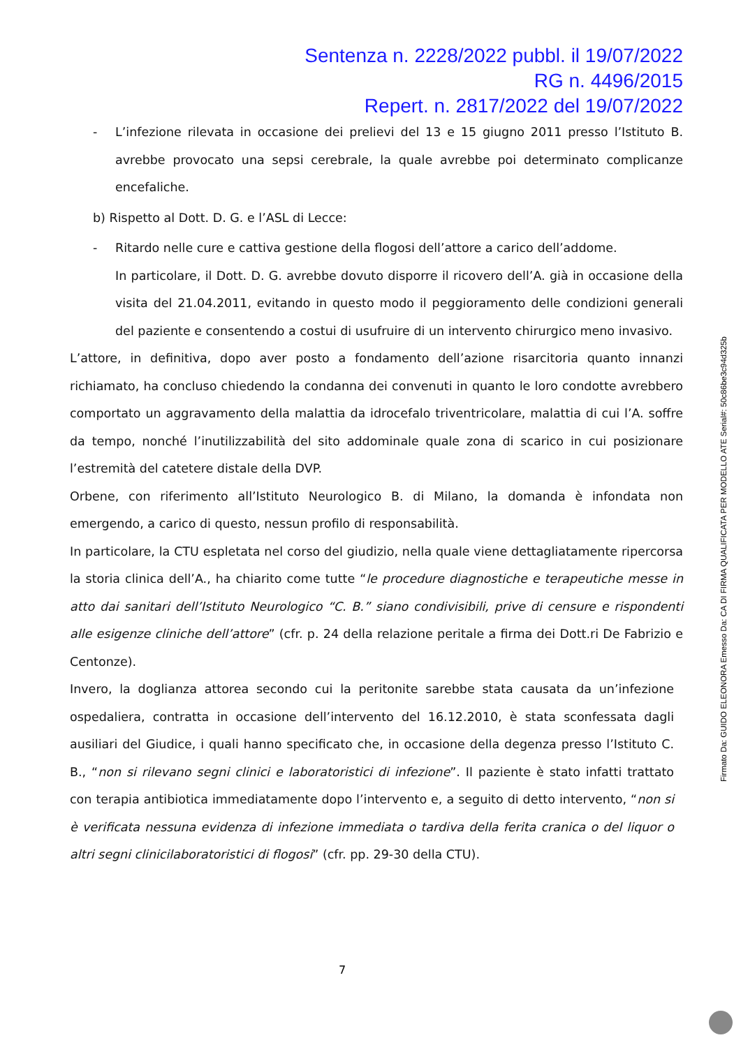Sentenza n. 2228/2022 pubbl. il 19/07/2022
RG n. 4496/2015
Repert. n. 2817/2022 del 19/07/2022
- L’infezione rilevata in occasione dei prelievi del 13 e 15 giugno 2011 presso l’Istituto B. avrebbe provocato una sepsi cerebrale, la quale avrebbe poi determinato complicanze encefaliche.
b) Rispetto al Dott. D. G. e l’ASL di Lecce:
- Ritardo nelle cure e cattiva gestione della flogosi dell’attore a carico dell’addome.
In particolare, il Dott. D. G. avrebbe dovuto disporre il ricovero dell’A. già in occasione della visita del 21.04.2011, evitando in questo modo il peggioramento delle condizioni generali del paziente e consentendo a costui di usufruire di un intervento chirurgico meno invasivo.
L’attore, in definitiva, dopo aver posto a fondamento dell’azione risarcitoria quanto innanzi richiamato, ha concluso chiedendo la condanna dei convenuti in quanto le loro condotte avrebbero comportato un aggravamento della malattia da idrocefalo triventricolare, malattia di cui l’A. soffre da tempo, nonché l’inutilizzabilità del sito addominale quale zona di scarico in cui posizionare l’estremità del catetere distale della DVP.
Orbene, con riferimento all’Istituto Neurologico B. di Milano, la domanda è infondata non emergendo, a carico di questo, nessun profilo di responsabilità.
In particolare, la CTU espletata nel corso del giudizio, nella quale viene dettagliatamente ripercorsa la storia clinica dell’A., ha chiarito come tutte “le procedure diagnostiche e terapeutiche messe in atto dai sanitari dell’Istituto Neurologico “C. B.” siano condivisibili, prive di censure e rispondenti alle esigenze cliniche dell’attore” (cfr. p. 24 della relazione peritale a firma dei Dott.ri De Fabrizio e Centonze).
Invero, la doglianza attorea secondo cui la peritonite sarebbe stata causata da un’infezione ospedaliera, contratta in occasione dell’intervento del 16.12.2010, è stata sconfessata dagli ausiliari del Giudice, i quali hanno specificato che, in occasione della degenza presso l’Istituto C. B., “non si rilevano segni clinici e laboratoristici di infezione”. Il paziente è stato infatti trattato con terapia antibiotica immediatamente dopo l’intervento e, a seguito di detto intervento, “non si è verificata nessuna evidenza di infezione immediata o tardiva della ferita cranica o del liquor o altri segni clinicilaboratoristici di flogosi” (cfr. pp. 29-30 della CTU).
7
Firmato Da: GUIDO ELEONORA Emesso Da: CA DI FIRMA QUALIFICATA PER MODELLO ATE Serial#: 50c86be3c94d325b